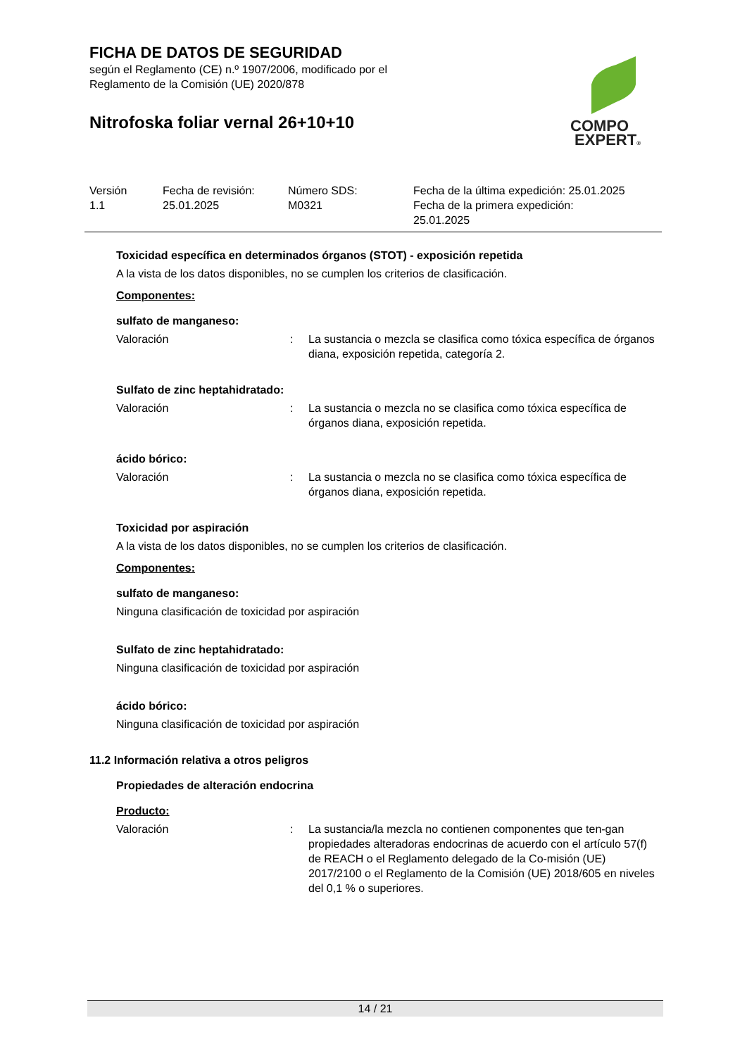FICHA DE DATOS DE SEGURIDAD
según el Reglamento (CE) n.º 1907/2006, modificado por el
Reglamento de la Comisión (UE) 2020/878
Nitrofoska foliar vernal 26+10+10
COMPO
EXPERT®
| Versión 1.1 | Fecha de revisión: 25.01.2025 | Número SDS: M0321 | Fecha de la última expedición: 25.01.2025 Fecha de la primera expedición: 25.01.2025 |
Toxicidad específica en determinados órganos (STOT) - exposición repetida
A la vista de los datos disponibles, no se cumplen los criterios de clasificación.
Componentes:
sulfato de manganeso:
| Valoración | : | La sustancia o mezcla se clasifica como tóxica específica de órganos diana, exposición repetida, categoría 2. |
Sulfato de zinc heptahidratado:
| Valoración | : | La sustancia o mezcla no se clasifica como tóxica específica de órganos diana, exposición repetida. |
ácido bórico:
| Valoración | : | La sustancia o mezcla no se clasifica como tóxica específica de órganos diana, exposición repetida. |
Toxicidad por aspiración
A la vista de los datos disponibles, no se cumplen los criterios de clasificación.
Componentes:
sulfato de manganeso:
Ninguna clasificación de toxicidad por aspiración
Sulfato de zinc heptahidratado:
Ninguna clasificación de toxicidad por aspiración
ácido bórico:
Ninguna clasificación de toxicidad por aspiración
11.2 Información relativa a otros peligros
Propiedades de alteración endocrina
Producto:
| Valoración | : | La sustancia/la mezcla no contienen componentes que ten-gan propiedades alteradoras endocrinas de acuerdo con el artículo 57(f) de REACH o el Reglamento delegado de la Co-misión (UE) 2017/2100 o el Reglamento de la Comisión (UE) 2018/605 en niveles del 0,1 % o superiores. |
14 / 21